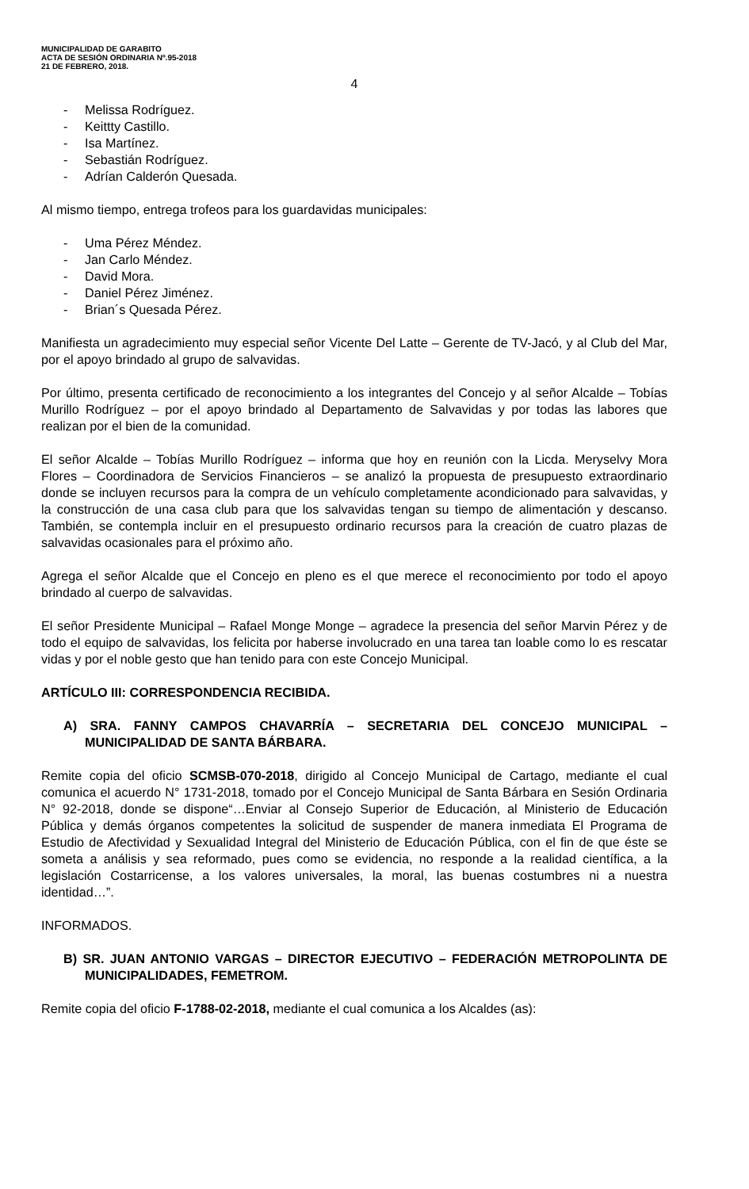MUNICIPALIDAD DE GARABITO
ACTA DE SESIÓN ORDINARIA Nº.95-2018
21 DE FEBRERO, 2018.
4
- Melissa Rodríguez.
- Keittty Castillo.
- Isa Martínez.
- Sebastián Rodríguez.
- Adrían Calderón Quesada.
Al mismo tiempo, entrega trofeos para los guardavidas municipales:
- Uma Pérez Méndez.
- Jan Carlo Méndez.
- David Mora.
- Daniel Pérez Jiménez.
- Brian´s Quesada Pérez.
Manifiesta un agradecimiento muy especial señor Vicente Del Latte – Gerente de TV-Jacó, y al Club del Mar, por el apoyo brindado al grupo de salvavidas.
Por último, presenta certificado de reconocimiento a los integrantes del Concejo y al señor Alcalde – Tobías Murillo Rodríguez – por el apoyo brindado al Departamento de Salvavidas y por todas las labores que realizan por el bien de la comunidad.
El señor Alcalde – Tobías Murillo Rodríguez – informa que hoy en reunión con la Licda. Meryselvy Mora Flores – Coordinadora de Servicios Financieros – se analizó la propuesta de presupuesto extraordinario donde se incluyen recursos para la compra de un vehículo completamente acondicionado para salvavidas, y la construcción de una casa club para que los salvavidas tengan su tiempo de alimentación y descanso. También, se contempla incluir en el presupuesto ordinario recursos para la creación de cuatro plazas de salvavidas ocasionales para el próximo año.
Agrega el señor Alcalde que el Concejo en pleno es el que merece el reconocimiento por todo el apoyo brindado al cuerpo de salvavidas.
El señor Presidente Municipal – Rafael Monge Monge – agradece la presencia del señor Marvin Pérez y de todo el equipo de salvavidas, los felicita por haberse involucrado en una tarea tan loable como lo es rescatar vidas y por el noble gesto que han tenido para con este Concejo Municipal.
ARTÍCULO III: CORRESPONDENCIA RECIBIDA.
A) SRA. FANNY CAMPOS CHAVARRÍA – SECRETARIA DEL CONCEJO MUNICIPAL – MUNICIPALIDAD DE SANTA BÁRBARA.
Remite copia del oficio SCMSB-070-2018, dirigido al Concejo Municipal de Cartago, mediante el cual comunica el acuerdo N° 1731-2018, tomado por el Concejo Municipal de Santa Bárbara en Sesión Ordinaria N° 92-2018, donde se dispone“…Enviar al Consejo Superior de Educación, al Ministerio de Educación Pública y demás órganos competentes la solicitud de suspender de manera inmediata El Programa de Estudio de Afectividad y Sexualidad Integral del Ministerio de Educación Pública, con el fin de que éste se someta a análisis y sea reformado, pues como se evidencia, no responde a la realidad científica, a la legislación Costarricense, a los valores universales, la moral, las buenas costumbres ni a nuestra identidad…”.
INFORMADOS.
B) SR. JUAN ANTONIO VARGAS – DIRECTOR EJECUTIVO – FEDERACIÓN METROPOLINTA DE MUNICIPALIDADES, FEMETROM.
Remite copia del oficio F-1788-02-2018, mediante el cual comunica a los Alcaldes (as):